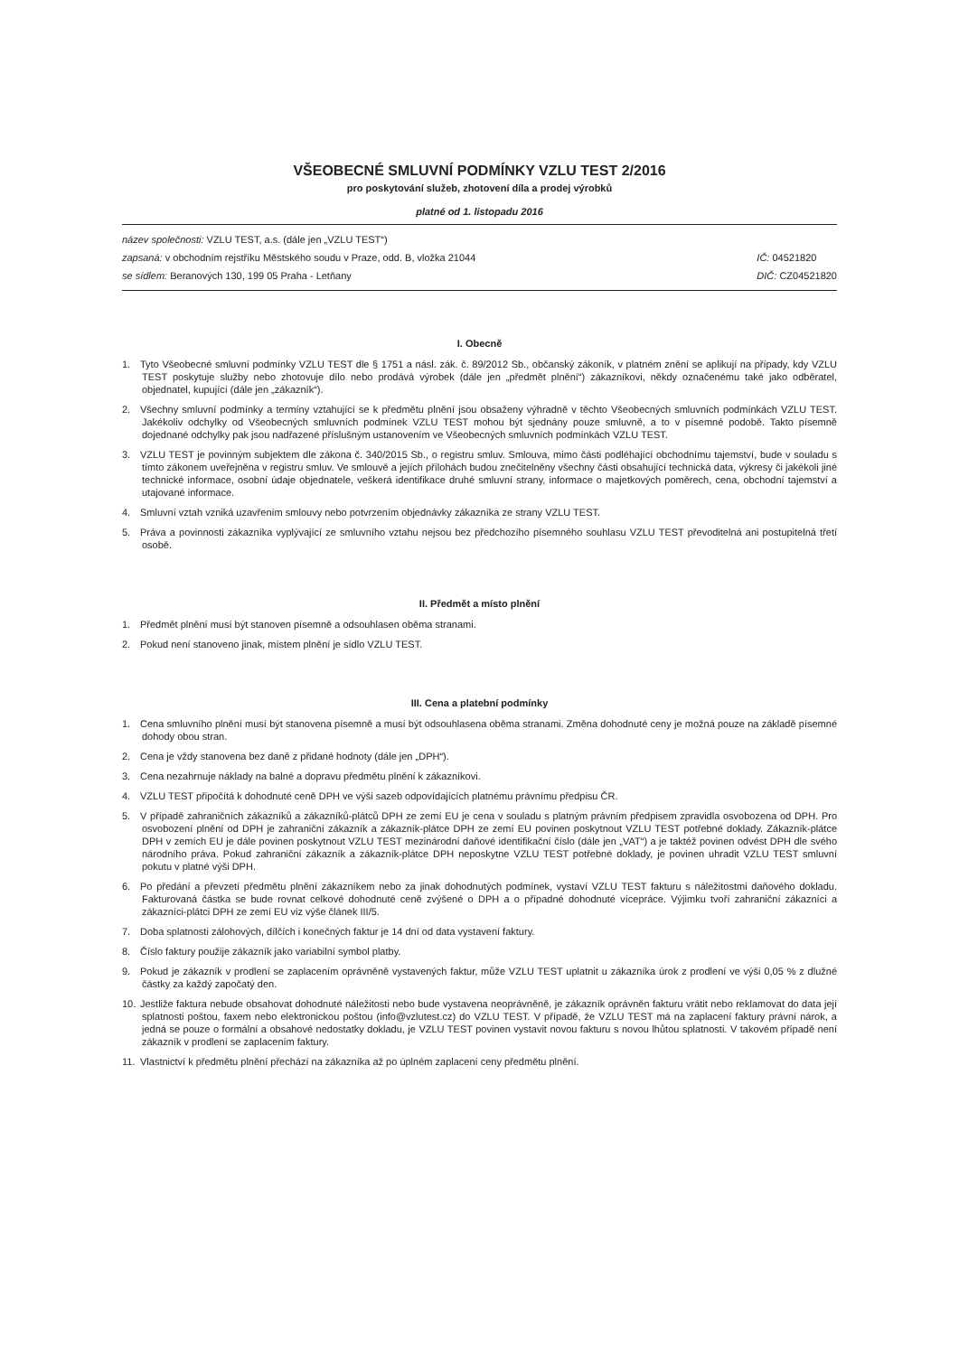VŠEOBECNÉ SMLUVNÍ PODMÍNKY VZLU TEST 2/2016
pro poskytování služeb, zhotovení díla a prodej výrobků
platné od 1. listopadu 2016
název společnosti: VZLU TEST, a.s. (dále jen „VZLU TEST“)
zapsaná: v obchodním rejstříku Městského soudu v Praze, odd. B, vložka 21044
se sídlem: Beranových 130, 199 05 Praha - Letňany
IČ: 04521820
DIČ: CZ04521820
I. Obecně
1. Tyto Všeobecné smluvní podmínky VZLU TEST dle § 1751 a násl. zák. č. 89/2012 Sb., občanský zákoník, v platném znění se aplikují na případy, kdy VZLU TEST poskytuje služby nebo zhotovuje dílo nebo prodává výrobek (dále jen „předmět plnění“) zákazníkovi, někdy označenému také jako odběratel, objednatel, kupující (dále jen „zákazník“).
2. Všechny smluvní podmínky a termíny vztahující se k předmětu plnění jsou obsaženy výhradně v těchto Všeobecných smluvních podmínkách VZLU TEST. Jakékoliv odchylky od Všeobecných smluvních podmínek VZLU TEST mohou být sjednány pouze smluvně, a to v písemné podobě. Takto písemně dojednané odchylky pak jsou nadřazené příslušným ustanovením ve Všeobecných smluvních podmínkách VZLU TEST.
3. VZLU TEST je povinným subjektem dle zákona č. 340/2015 Sb., o registru smluv. Smlouva, mimo části podléhající obchodnímu tajemství, bude v souladu s tímto zákonem uveřejněna v registru smluv. Ve smlouvě a jejích přílohách budou znečitelněny všechny části obsahující technická data, výkresy či jakékoli jiné technické informace, osobní údaje objednatele, veškerá identifikace druhé smluvní strany, informace o majetkových poměrech, cena, obchodní tajemství a utajované informace.
4. Smluvní vztah vzniká uzavřením smlouvy nebo potvrzením objednávky zákazníka ze strany VZLU TEST.
5. Práva a povinnosti zákazníka vyplývající ze smluvního vztahu nejsou bez předchozího písemného souhlasu VZLU TEST převoditelná ani postupitelná třetí osobě.
II. Předmět a místo plnění
1. Předmět plnění musí být stanoven písemně a odsouhlasen oběma stranami.
2. Pokud není stanoveno jinak, místem plnění je sídlo VZLU TEST.
III. Cena a platební podmínky
1. Cena smluvního plnění musí být stanovena písemně a musí být odsouhlasena oběma stranami. Změna dohodnuté ceny je možná pouze na základě písemné dohody obou stran.
2. Cena je vždy stanovena bez daně z přidané hodnoty (dále jen „DPH“).
3. Cena nezahrnuje náklady na balné a dopravu předmětu plnění k zákazníkovi.
4. VZLU TEST připočítá k dohodnuté ceně DPH ve výši sazeb odpovídajících platnému právnímu předpisu ČR.
5. V případě zahraničních zákazníků a zákazníků-plátců DPH ze zemí EU je cena v souladu s platným právním předpisem zpravidla osvobozena od DPH. Pro osvobození plnění od DPH je zahraniční zákazník a zákazník-plátce DPH ze zemí EU povinen poskytnout VZLU TEST potřebné doklady. Zákazník-plátce DPH v zemích EU je dále povinen poskytnout VZLU TEST mezinárodní daňové identifikační číslo (dále jen „VAT“) a je taktéž povinen odvést DPH dle svého národního práva. Pokud zahraniční zákazník a zákazník-plátce DPH neposkytne VZLU TEST potřebné doklady, je povinen uhradit VZLU TEST smluvní pokutu v platné výši DPH.
6. Po předání a převzetí předmětu plnění zákazníkem nebo za jinak dohodnutých podmínek, vystaví VZLU TEST fakturu s náležitostmi daňového dokladu. Fakturovaná částka se bude rovnat celkové dohodnuté ceně zvýšené o DPH a o případné dohodnuté vícepráce. Výjimku tvoří zahraniční zákazníci a zákazníci-plátci DPH ze zemí EU viz výše článek III/5.
7. Doba splatnosti zálohových, dílčích i konečných faktur je 14 dní od data vystavení faktury.
8. Číslo faktury použije zákazník jako variabilní symbol platby.
9. Pokud je zákazník v prodlení se zaplacením oprávněně vystavených faktur, může VZLU TEST uplatnit u zákazníka úrok z prodlení ve výši 0,05 % z dlužné částky za každý započatý den.
10. Jestliže faktura nebude obsahovat dohodnuté náležitosti nebo bude vystavena neoprávněně, je zákazník oprávněn fakturu vrátit nebo reklamovat do data její splatnosti poštou, faxem nebo elektronickou poštou (info@vzlutest.cz) do VZLU TEST. V případě, že VZLU TEST má na zaplacení faktury právní nárok, a jedná se pouze o formální a obsahové nedostatky dokladu, je VZLU TEST povinen vystavit novou fakturu s novou lhůtou splatnosti. V takovém případě není zákazník v prodlení se zaplacením faktury.
11. Vlastnictví k předmětu plnění přechází na zákazníka až po úplném zaplacení ceny předmětu plnění.